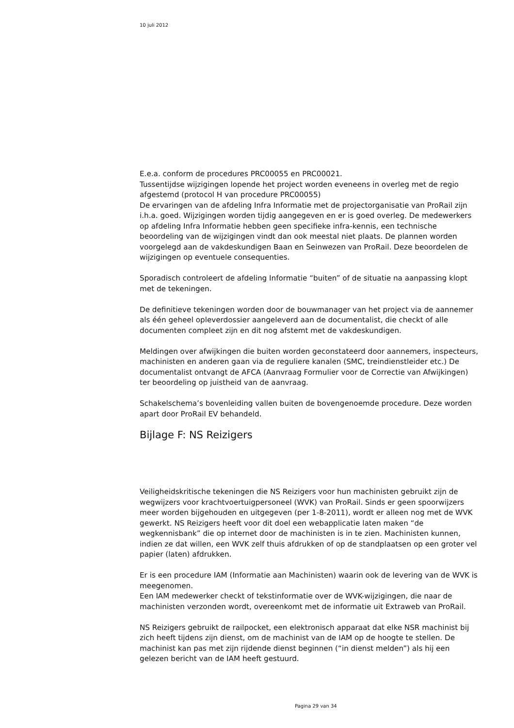10 juli 2012
E.e.a. conform de procedures PRC00055 en PRC00021.
Tussentijdse wijzigingen lopende het project worden eveneens in overleg met de regio afgestemd (protocol H van procedure PRC00055)
De ervaringen van de afdeling Infra Informatie met de projectorganisatie van ProRail zijn i.h.a. goed. Wijzigingen worden tijdig aangegeven en er is goed overleg. De medewerkers op afdeling Infra Informatie hebben geen specifieke infra-kennis, een technische beoordeling van de wijzigingen vindt dan ook meestal niet plaats. De plannen worden voorgelegd aan de vakdeskundigen Baan en Seinwezen van ProRail. Deze beoordelen de wijzigingen op eventuele consequenties.
Sporadisch controleert de afdeling Informatie “buiten” of de situatie na aanpassing klopt met de tekeningen.
De definitieve tekeningen worden door de bouwmanager van het project via de aannemer als één geheel opleverdossier aangeleverd aan de documentalist, die checkt of alle documenten compleet zijn en dit nog afstemt met de vakdeskundigen.
Meldingen over afwijkingen die buiten worden geconstateerd door aannemers, inspecteurs, machinisten en anderen gaan via de reguliere kanalen (SMC, treindienstleider etc.) De documentalist ontvangt de AFCA (Aanvraag Formulier voor de Correctie van Afwijkingen) ter beoordeling op juistheid van de aanvraag.
Schakelschema’s bovenleiding vallen buiten de bovengenoemde procedure. Deze worden apart door ProRail EV behandeld.
Bijlage F: NS Reizigers
Veiligheidskritische tekeningen die NS Reizigers voor hun machinisten gebruikt zijn de wegwijzers voor krachtvoertuigpersoneel (WVK) van ProRail. Sinds er geen spoorwijzers meer worden bijgehouden en uitgegeven (per 1-8-2011), wordt er alleen nog met de WVK gewerkt. NS Reizigers heeft voor dit doel een webapplicatie laten maken “de wegkennisbank” die op internet door de machinisten is in te zien. Machinisten kunnen, indien ze dat willen, een WVK zelf thuis afdrukken of op de standplaatsen op een groter vel papier (laten) afdrukken.
Er is een procedure IAM (Informatie aan Machinisten) waarin ook de levering van de WVK is meegenomen.
Een IAM medewerker checkt of tekstinformatie over de WVK-wijzigingen, die naar de machinisten verzonden wordt, overeenkomt met de informatie uit Extraweb van ProRail.
NS Reizigers gebruikt de railpocket, een elektronisch apparaat dat elke NSR machinist bij zich heeft tijdens zijn dienst, om de machinist van de IAM op de hoogte te stellen. De machinist kan pas met zijn rijdende dienst beginnen (“in dienst melden”) als hij een gelezen bericht van de IAM heeft gestuurd.
Pagina 29 van 34